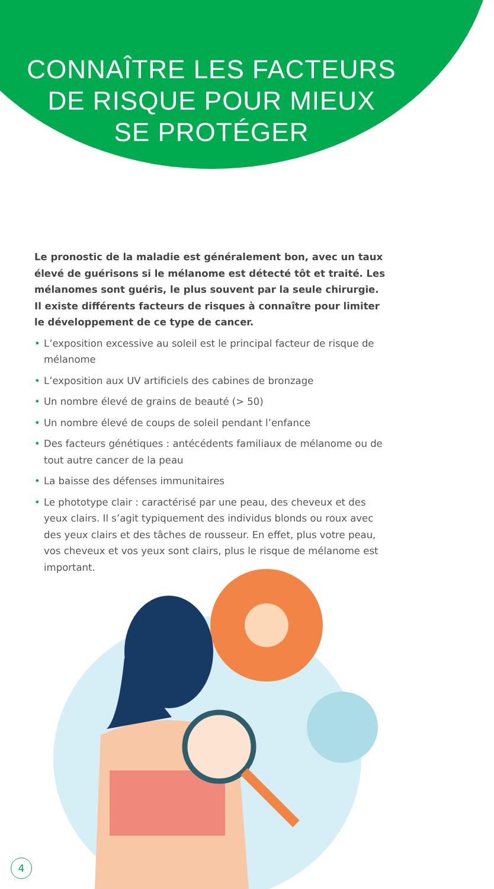CONNAÎTRE LES FACTEURS
DE RISQUE POUR MIEUX
SE PROTÉGER
Le pronostic de la maladie est généralement bon, avec un taux élevé de guérisons si le mélanome est détecté tôt et traité. Les mélanomes sont guéris, le plus souvent par la seule chirurgie. Il existe différents facteurs de risques à connaître pour limiter le développement de ce type de cancer.
• L’exposition excessive au soleil est le principal facteur de risque de mélanome
• L’exposition aux UV artificiels des cabines de bronzage
• Un nombre élevé de grains de beauté (> 50)
• Un nombre élevé de coups de soleil pendant l’enfance
• Des facteurs génétiques : antécédents familiaux de mélanome ou de tout autre cancer de la peau
• La baisse des défenses immunitaires
• Le phototype clair : caractérisé par une peau, des cheveux et des yeux clairs. Il s’agit typiquement des individus blonds ou roux avec des yeux clairs et des tâches de rousseur. En effet, plus votre peau, vos cheveux et vos yeux sont clairs, plus le risque de mélanome est important.
4